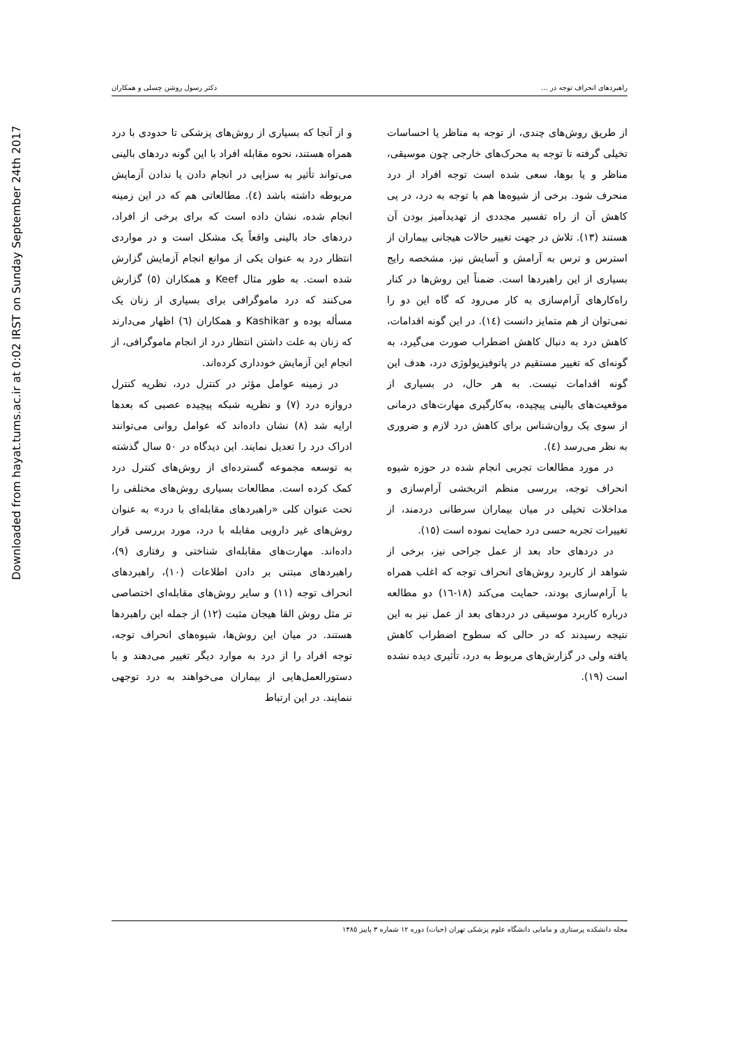Downloaded from hayat.tums.ac.ir at 0:02 IRST on Sunday September 24th 2017
راهبردهای انحراف توجه در ... دکتر رسول روشن چسلی و همکاران
و از آنجا که بسیاری از روش‌های پزشکی تا حدودی با درد همراه هستند، نحوه مقابله افراد با این گونه دردهای بالینی می‌تواند تأثیر به سزایی در انجام دادن یا ندادن آزمایش مربوطه داشته باشد (٤). مطالعاتی هم که در این زمینه انجام شده، نشان داده است که برای برخی از افراد، دردهای حاد بالینی واقعاً یک مشکل است و در مواردی انتظار درد به عنوان یکی از موانع انجام آزمایش گزارش شده است. به طور مثال Keef و همکاران (٥) گزارش می‌کنند که درد ماموگرافی برای بسیاری از زنان یک مسأله بوده و Kashikar و همکاران (٦) اظهار می‌دارند که زنان به علت داشتن انتظار درد از انجام ماموگرافی، از انجام این آزمایش خودداری کرده‌اند.
در زمینه عوامل مؤثر در کنترل درد، نظریه کنترل دروازه درد (٧) و نظریه شبکه پیچیده عصبی که بعدها ارایه شد (٨) نشان داده‌اند که عوامل روانی می‌توانند ادراک درد را تعدیل نمایند. این دیدگاه در ٥٠ سال گذشته به توسعه مجموعه گسترده‌ای از روش‌های کنترل درد کمک کرده است. مطالعات بسیاری روش‌های مختلفی را تحت عنوان کلی «راهبردهای مقابله‌ای با درد» به عنوان روش‌های غیر دارویی مقابله با درد، مورد بررسی قرار داده‌اند. مهارت‌های مقابله‌ای شناختی و رفتاری (٩)، راهبردهای مبتنی بر دادن اطلاعات (١٠)، راهبردهای انحراف توجه (١١) و سایر روش‌های مقابله‌ای اختصاصی تر مثل روش القا هیجان مثبت (١٢) از جمله این راهبردها هستند. در میان این روش‌ها، شیوه‌های انحراف توجه، توجه افراد را از درد به موارد دیگر تغییر می‌دهند و با دستورالعمل‌هایی از بیماران می‌خواهند به درد توجهی ننمایند. در این ارتباط
از طریق روش‌های چندی، از توجه به مناظر یا احساسات تخیلی گرفته تا توجه به محرک‌های خارجی چون موسیقی، مناظر و یا بوها، سعی شده است توجه افراد از درد منحرف شود. برخی از شیوه‌ها هم با توجه به درد، در پی کاهش آن از راه تفسیر مجددی از تهدیدآمیز بودن آن هستند (١٣). تلاش در جهت تغییر حالات هیجانی بیماران از استرس و ترس به آرامش و آسایش نیز، مشخصه رایج بسیاری از این راهبردها است. ضمناً این روش‌ها در کنار راه‌کارهای آرام‌سازی به کار می‌رود که گاه این دو را نمی‌توان از هم متمایز دانست (١٤). در این گونه اقدامات، کاهش درد به دنبال کاهش اضطراب صورت می‌گیرد، به گونه‌ای که تغییر مستقیم در پاتوفیزیولوژی درد، هدف این گونه اقدامات نیست. به هر حال، در بسیاری از موقعیت‌های بالینی پیچیده، به‌کارگیری مهارت‌های درمانی از سوی یک روان‌شناس برای کاهش درد لازم و ضروری به نظر می‌رسد (٤).
در مورد مطالعات تجربی انجام شده در حوزه شیوه انحراف توجه، بررسی منظم اثربخشی آرام‌سازی و مداخلات تخیلی در میان بیماران سرطانی دردمند، از تغییرات تجربه حسی درد حمایت نموده است (١٥).
در دردهای حاد بعد از عمل جراحی نیز، برخی از شواهد از کاربرد روش‌های انحراف توجه که اغلب همراه با آرام‌سازی بودند، حمایت می‌کند (١٨-١٦) دو مطالعه درباره کاربرد موسیقی در دردهای بعد از عمل نیز به این نتیجه رسیدند که در حالی که سطوح اضطراب کاهش یافته ولی در گزارش‌های مربوط به درد، تأثیری دیده نشده است (١٩).
مجله دانشکده پرستاری و مامایی دانشگاه علوم پزشکی تهران (حیات) دوره ١٢ شماره ٣ پاییز ١٣٨٥